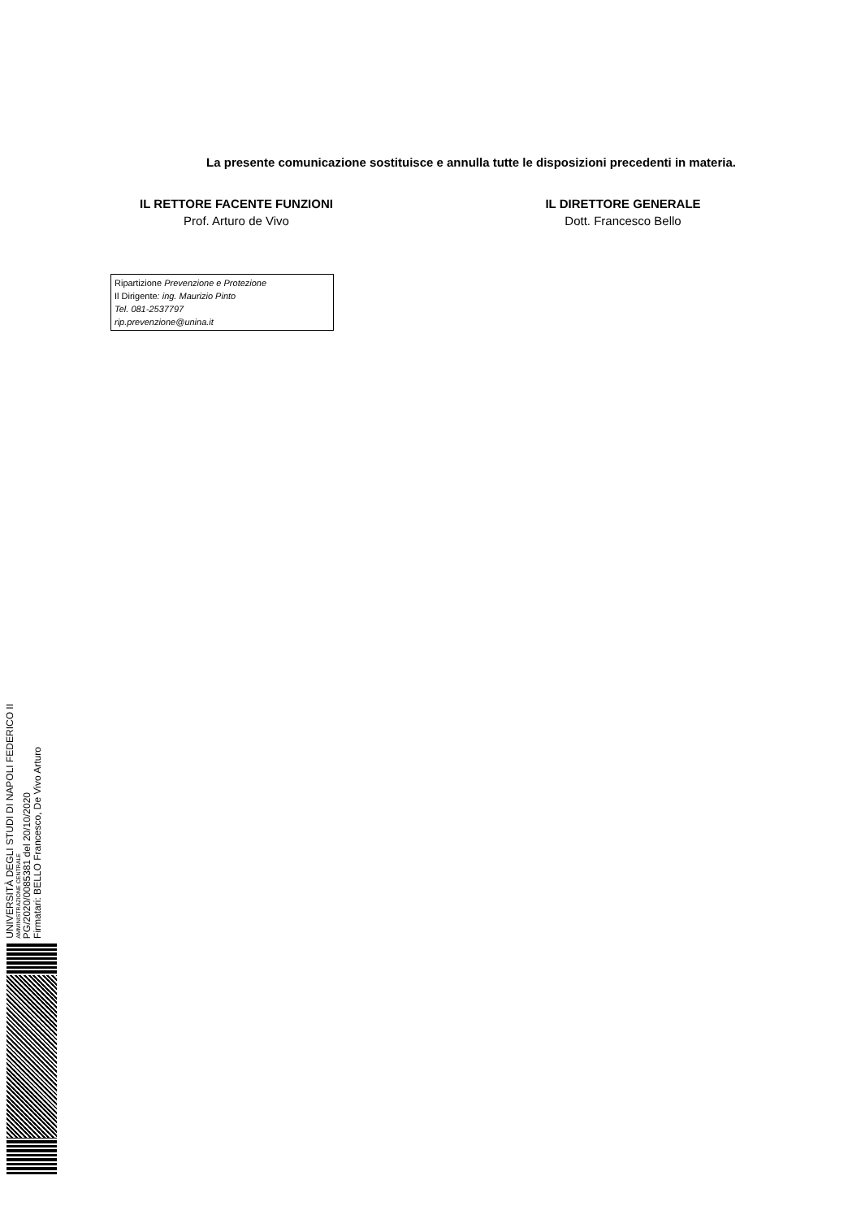La presente comunicazione sostituisce e annulla tutte le disposizioni precedenti in materia.
IL RETTORE FACENTE FUNZIONI
Prof. Arturo de Vivo
IL DIRETTORE GENERALE
Dott. Francesco Bello
Ripartizione Prevenzione e Protezione
Il Dirigente: ing. Maurizio Pinto
Tel. 081-2537797
rip.prevenzione@unina.it
UNIVERSITÀ DEGLI STUDI DI NAPOLI FEDERICO II
AMMINISTRAZIONE CENTRALE
PG/2020/0085381 del 20/10/2020
Firmatari: BELLO Francesco, De Vivo Arturo